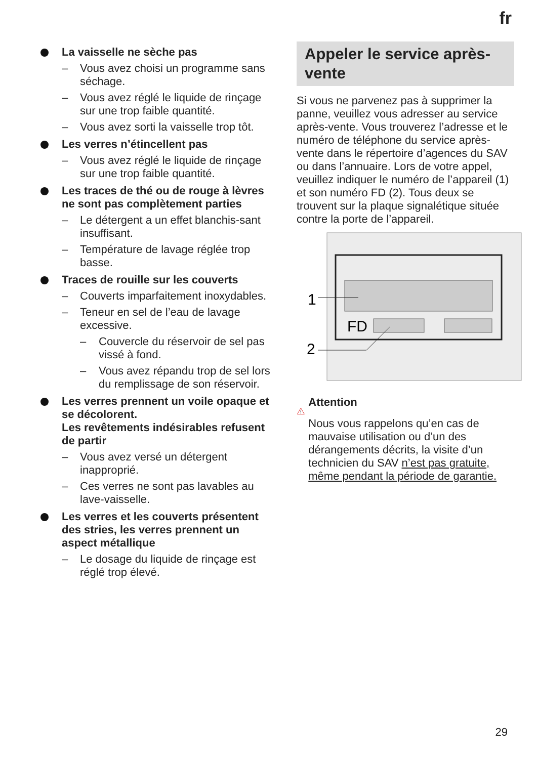fr
La vaisselle ne sèche pas
– Vous avez choisi un programme sans séchage.
– Vous avez réglé le liquide de rinçage sur une trop faible quantité.
– Vous avez sorti la vaisselle trop tôt.
Les verres n’étincellent pas
– Vous avez réglé le liquide de rinçage sur une trop faible quantité.
Les traces de thé ou de rouge à lèvres ne sont pas complètement parties
– Le détergent a un effet blanchis-sant insuffisant.
– Température de lavage réglée trop basse.
Traces de rouille sur les couverts
– Couverts imparfaitement inoxydables.
– Teneur en sel de l’eau de lavage excessive.
– Couvercle du réservoir de sel pas vissé à fond.
– Vous avez répandu trop de sel lors du remplissage de son réservoir.
Les verres prennent un voile opaque et se décolorent.
Les revêtements indésirables refusent de partir
– Vous avez versé un détergent inapproprié.
– Ces verres ne sont pas lavables au lave-vaisselle.
Les verres et les couverts présentent des stries, les verres prennent un aspect métallique
– Le dosage du liquide de rinçage est réglé trop élevé.
Appeler le service après-vente
Si vous ne parvenez pas à supprimer la panne, veuillez vous adresser au service après-vente. Vous trouverez l’adresse et le numéro de téléphone du service après-vente dans le répertoire d’agences du SAV ou dans l’annuaire. Lors de votre appel, veuillez indiquer le numéro de l’appareil (1) et son numéro FD (2). Tous deux se trouvent sur la plaque signalétique située contre la porte de l’appareil.
FD
1
2
!
Attention
Nous vous rappelons qu’en cas de mauvaise utilisation ou d’un des dérangements décrits, la visite d’un technicien du SAV n’est pas gratuite, même pendant la période de garantie.
29